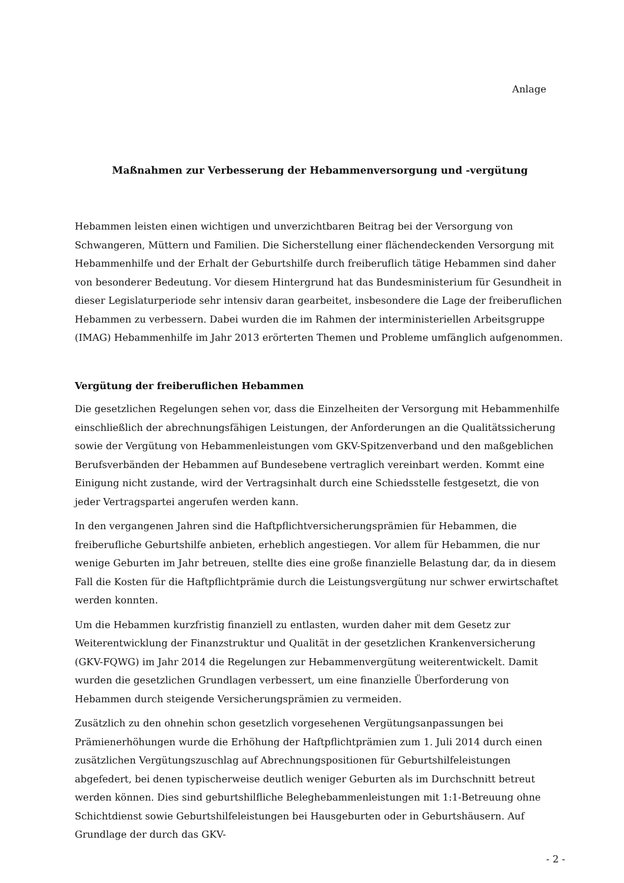Anlage
Maßnahmen zur Verbesserung der Hebammenversorgung und -vergütung
Hebammen leisten einen wichtigen und unverzichtbaren Beitrag bei der Versorgung von Schwangeren, Müttern und Familien. Die Sicherstellung einer flächendeckenden Versorgung mit Hebammenhilfe und der Erhalt der Geburtshilfe durch freiberuflich tätige Hebammen sind daher von besonderer Bedeutung. Vor diesem Hintergrund hat das Bundesministerium für Gesundheit in dieser Legislaturperiode sehr intensiv daran gearbeitet, insbesondere die Lage der freiberuflichen Hebammen zu verbessern. Dabei wurden die im Rahmen der interministeriellen Arbeitsgruppe (IMAG) Hebammenhilfe im Jahr 2013 erörterten Themen und Probleme umfänglich aufgenommen.
Vergütung der freiberuflichen Hebammen
Die gesetzlichen Regelungen sehen vor, dass die Einzelheiten der Versorgung mit Hebammenhilfe einschließlich der abrechnungsfähigen Leistungen, der Anforderungen an die Qualitätssicherung sowie der Vergütung von Hebammenleistungen vom GKV-Spitzenverband und den maßgeblichen Berufsverbänden der Hebammen auf Bundesebene vertraglich vereinbart werden. Kommt eine Einigung nicht zustande, wird der Vertragsinhalt durch eine Schiedsstelle festgesetzt, die von jeder Vertragspartei angerufen werden kann.
In den vergangenen Jahren sind die Haftpflichtversicherungsprämien für Hebammen, die freiberufliche Geburtshilfe anbieten, erheblich angestiegen. Vor allem für Hebammen, die nur wenige Geburten im Jahr betreuen, stellte dies eine große finanzielle Belastung dar, da in diesem Fall die Kosten für die Haftpflichtprämie durch die Leistungsvergütung nur schwer erwirtschaftet werden konnten.
Um die Hebammen kurzfristig finanziell zu entlasten, wurden daher mit dem Gesetz zur Weiterentwicklung der Finanzstruktur und Qualität in der gesetzlichen Krankenversicherung (GKV-FQWG) im Jahr 2014 die Regelungen zur Hebammenvergütung weiterentwickelt. Damit wurden die gesetzlichen Grundlagen verbessert, um eine finanzielle Überforderung von Hebammen durch steigende Versicherungsprämien zu vermeiden.
Zusätzlich zu den ohnehin schon gesetzlich vorgesehenen Vergütungsanpassungen bei Prämienerhöhungen wurde die Erhöhung der Haftpflichtprämien zum 1. Juli 2014 durch einen zusätzlichen Vergütungszuschlag auf Abrechnungspositionen für Geburtshilfeleistungen abgefedert, bei denen typischerweise deutlich weniger Geburten als im Durchschnitt betreut werden können. Dies sind geburtshilfliche Beleghebammenleistungen mit 1:1-Betreuung ohne Schichtdienst sowie Geburtshilfeleistungen bei Hausgeburten oder in Geburtshäusern. Auf Grundlage der durch das GKV-
- 2 -